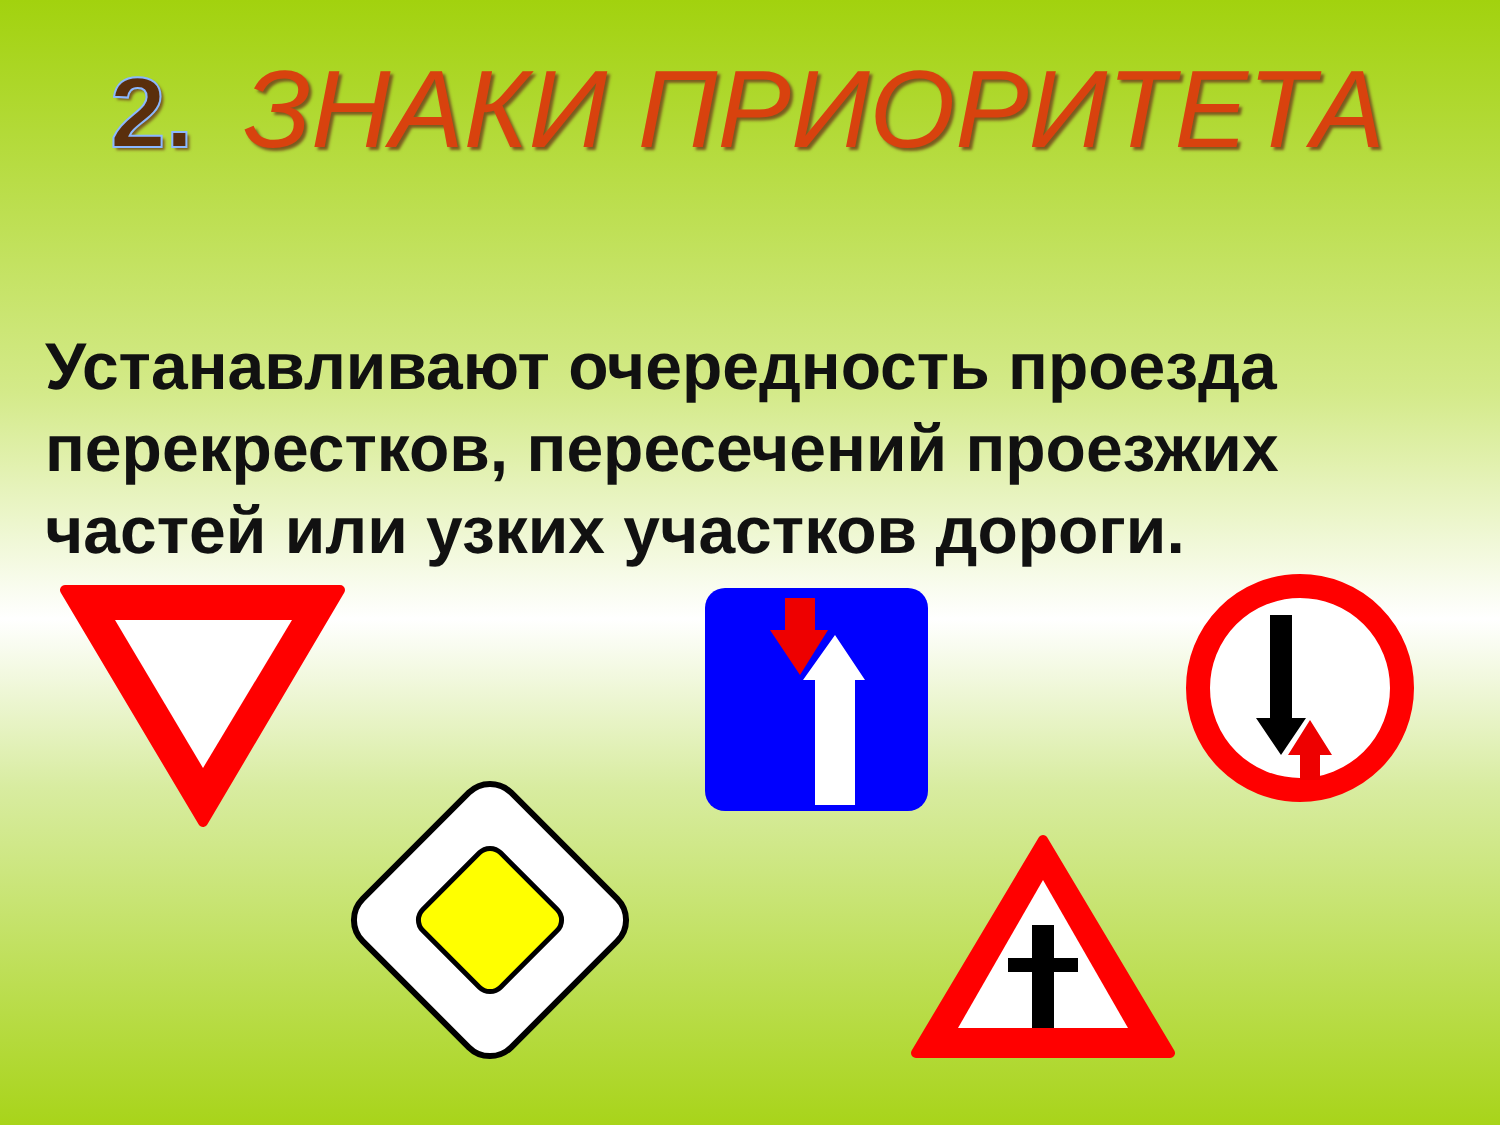2. ЗНАКИ ПРИОРИТЕТА
Устанавливают очередность проезда перекрестков, пересечений проезжих частей или узких участков дороги.